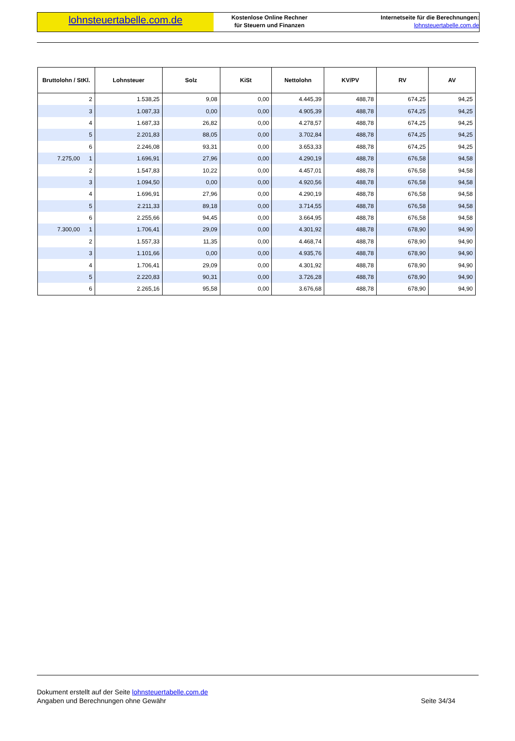lohnsteuertabelle.com.de
Kostenlose Online Rechner
für Steuern und Finanzen
Internetseite für die Berechnungen:
lohnsteuertabelle.com.de
| Bruttolohn / StKl. | Lohnsteuer | Solz | KiSt | Nettolohn | KV/PV | RV | AV |
| --- | --- | --- | --- | --- | --- | --- | --- |
| 2 | 1.538,25 | 9,08 | 0,00 | 4.445,39 | 488,78 | 674,25 | 94,25 |
| 3 | 1.087,33 | 0,00 | 0,00 | 4.905,39 | 488,78 | 674,25 | 94,25 |
| 4 | 1.687,33 | 26,82 | 0,00 | 4.278,57 | 488,78 | 674,25 | 94,25 |
| 5 | 2.201,83 | 88,05 | 0,00 | 3.702,84 | 488,78 | 674,25 | 94,25 |
| 6 | 2.246,08 | 93,31 | 0,00 | 3.653,33 | 488,78 | 674,25 | 94,25 |
| 7.275,00 1 | 1.696,91 | 27,96 | 0,00 | 4.290,19 | 488,78 | 676,58 | 94,58 |
| 2 | 1.547,83 | 10,22 | 0,00 | 4.457,01 | 488,78 | 676,58 | 94,58 |
| 3 | 1.094,50 | 0,00 | 0,00 | 4.920,56 | 488,78 | 676,58 | 94,58 |
| 4 | 1.696,91 | 27,96 | 0,00 | 4.290,19 | 488,78 | 676,58 | 94,58 |
| 5 | 2.211,33 | 89,18 | 0,00 | 3.714,55 | 488,78 | 676,58 | 94,58 |
| 6 | 2.255,66 | 94,45 | 0,00 | 3.664,95 | 488,78 | 676,58 | 94,58 |
| 7.300,00 1 | 1.706,41 | 29,09 | 0,00 | 4.301,92 | 488,78 | 678,90 | 94,90 |
| 2 | 1.557,33 | 11,35 | 0,00 | 4.468,74 | 488,78 | 678,90 | 94,90 |
| 3 | 1.101,66 | 0,00 | 0,00 | 4.935,76 | 488,78 | 678,90 | 94,90 |
| 4 | 1.706,41 | 29,09 | 0,00 | 4.301,92 | 488,78 | 678,90 | 94,90 |
| 5 | 2.220,83 | 90,31 | 0,00 | 3.726,28 | 488,78 | 678,90 | 94,90 |
| 6 | 2.265,16 | 95,58 | 0,00 | 3.676,68 | 488,78 | 678,90 | 94,90 |
Dokument erstellt auf der Seite lohnsteuertabelle.com.de
Angaben und Berechnungen ohne Gewähr
Seite 34/34